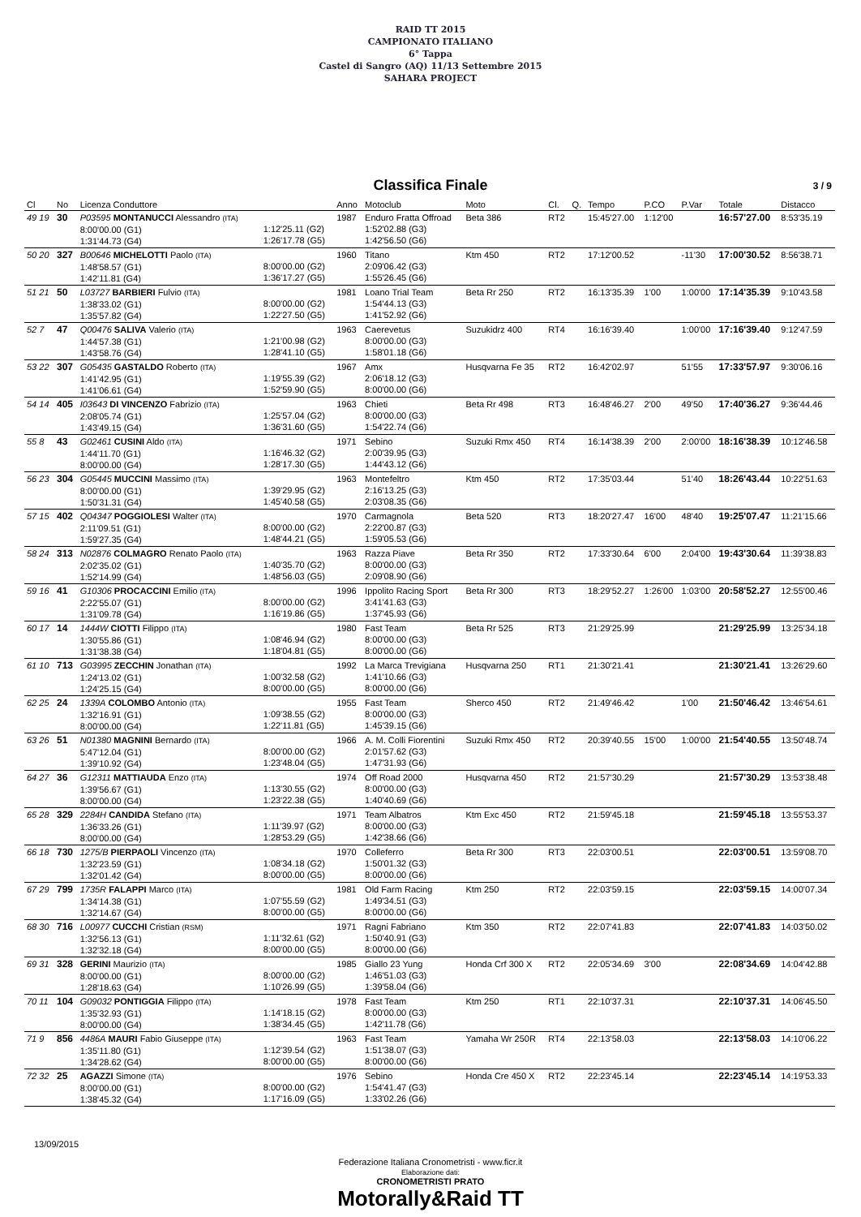RAID TT 2015
CAMPIONATO ITALIANO
6° Tappa
Castel di Sangro (AQ) 11/13 Settembre 2015
SAHARA PROJECT
Classifica Finale 3 / 9
| Cl | No | Licenza Conduttore | | Anno | Motoclub | Moto | Cl. | Q. | Tempo | P.CO | P.Var | Totale | Distacco |
| --- | --- | --- | --- | --- | --- | --- | --- | --- | --- | --- | --- | --- | --- |
| 49 19 | 30 | P03595 MONTANUCCI Alessandro (ITA) 8:00'00.00 (G1) 1:31'44.73 (G4) | 1:12'25.11 (G2) 1:26'17.78 (G5) | 1987 | Enduro Fratta Offroad 1:52'02.88 (G3) 1:42'56.50 (G6) | Beta 386 | RT2 | | 15:45'27.00 | 1:12'00 | | 16:57'27.00 | 8:53'35.19 |
| 50 20 | 327 | B00646 MICHELOTTI Paolo (ITA) 1:48'58.57 (G1) 1:42'11.81 (G4) | 8:00'00.00 (G2) 1:36'17.27 (G5) | 1960 | Titano 2:09'06.42 (G3) 1:55'26.45 (G6) | Ktm 450 | RT2 | | 17:12'00.52 | | -11'30 | 17:00'30.52 | 8:56'38.71 |
| 51 21 | 50 | L03727 BARBIERI Fulvio (ITA) 1:38'33.02 (G1) 1:35'57.82 (G4) | 8:00'00.00 (G2) 1:22'27.50 (G5) | 1981 | Loano Trial Team 1:54'44.13 (G3) 1:41'52.92 (G6) | Beta Rr 250 | RT2 | | 16:13'35.39 | 1'00 | 1:00'00 | 17:14'35.39 | 9:10'43.58 |
| 52 7 | 47 | Q00476 SALIVA Valerio (ITA) 1:44'57.38 (G1) 1:43'58.76 (G4) | 1:21'00.98 (G2) 1:28'41.10 (G5) | 1963 | Caerevetus 8:00'00.00 (G3) 1:58'01.18 (G6) | Suzukidrz 400 | RT4 | | 16:16'39.40 | | 1:00'00 | 17:16'39.40 | 9:12'47.59 |
| 53 22 | 307 | G05435 GASTALDO Roberto (ITA) 1:41'42.95 (G1) 1:41'06.61 (G4) | 1:19'55.39 (G2) 1:52'59.90 (G5) | 1967 | Amx 2:06'18.12 (G3) 8:00'00.00 (G6) | Husqvarna Fe 35 | RT2 | | 16:42'02.97 | | 51'55 | 17:33'57.97 | 9:30'06.16 |
| 54 14 | 405 | I03643 DI VINCENZO Fabrizio (ITA) 2:08'05.74 (G1) 1:43'49.15 (G4) | 1:25'57.04 (G2) 1:36'31.60 (G5) | 1963 | Chieti 8:00'00.00 (G3) 1:54'22.74 (G6) | Beta Rr 498 | RT3 | | 16:48'46.27 | 2'00 | 49'50 | 17:40'36.27 | 9:36'44.46 |
| 55 8 | 43 | G02461 CUSINI Aldo (ITA) 1:44'11.70 (G1) 8:00'00.00 (G4) | 1:16'46.32 (G2) 1:28'17.30 (G5) | 1971 | Sebino 2:00'39.95 (G3) 1:44'43.12 (G6) | Suzuki Rmx 450 | RT4 | | 16:14'38.39 | 2'00 | 2:00'00 | 18:16'38.39 | 10:12'46.58 |
| 56 23 | 304 | G05445 MUCCINI Massimo (ITA) 8:00'00.00 (G1) 1:50'31.31 (G4) | 1:39'29.95 (G2) 1:45'40.58 (G5) | 1963 | Montefeltro 2:16'13.25 (G3) 2:03'08.35 (G6) | Ktm 450 | RT2 | | 17:35'03.44 | | 51'40 | 18:26'43.44 | 10:22'51.63 |
| 57 15 | 402 | Q04347 POGGIOLESI Walter (ITA) 2:11'09.51 (G1) 1:59'27.35 (G4) | 8:00'00.00 (G2) 1:48'44.21 (G5) | 1970 | Carmagnola 2:22'00.87 (G3) 1:59'05.53 (G6) | Beta 520 | RT3 | | 18:20'27.47 | 16'00 | 48'40 | 19:25'07.47 | 11:21'15.66 |
| 58 24 | 313 | N02876 COLMAGRO Renato Paolo (ITA) 2:02'35.02 (G1) 1:52'14.99 (G4) | 1:40'35.70 (G2) 1:48'56.03 (G5) | 1963 | Razza Piave 8:00'00.00 (G3) 2:09'08.90 (G6) | Beta Rr 350 | RT2 | | 17:33'30.64 | 6'00 | 2:04'00 | 19:43'30.64 | 11:39'38.83 |
| 59 16 | 41 | G10306 PROCACCINI Emilio (ITA) 2:22'55.07 (G1) 1:31'09.78 (G4) | 8:00'00.00 (G2) 1:16'19.86 (G5) | 1996 | Ippolito Racing Sport 3:41'41.63 (G3) 1:37'45.93 (G6) | Beta Rr 300 | RT3 | | 18:29'52.27 | 1:26'00 | 1:03'00 | 20:58'52.27 | 12:55'00.46 |
| 60 17 | 14 | 1444W CIOTTI Filippo (ITA) 1:30'55.86 (G1) 1:31'38.38 (G4) | 1:08'46.94 (G2) 1:18'04.81 (G5) | 1980 | Fast Team 8:00'00.00 (G3) 8:00'00.00 (G6) | Beta Rr 525 | RT3 | | 21:29'25.99 | | | 21:29'25.99 | 13:25'34.18 |
| 61 10 | 713 | G03995 ZECCHIN Jonathan (ITA) 1:24'13.02 (G1) 1:24'25.15 (G4) | 1:00'32.58 (G2) 8:00'00.00 (G5) | 1992 | La Marca Trevigiana 1:41'10.66 (G3) 8:00'00.00 (G6) | Husqvarna 250 | RT1 | | 21:30'21.41 | | | 21:30'21.41 | 13:26'29.60 |
| 62 25 | 24 | 1339A COLOMBO Antonio (ITA) 1:32'16.91 (G1) 8:00'00.00 (G4) | 1:09'38.55 (G2) 1:22'11.81 (G5) | 1955 | Fast Team 8:00'00.00 (G3) 1:45'39.15 (G6) | Sherco 450 | RT2 | | 21:49'46.42 | | 1'00 | 21:50'46.42 | 13:46'54.61 |
| 63 26 | 51 | N01380 MAGNINI Bernardo (ITA) 5:47'12.04 (G1) 1:39'10.92 (G4) | 8:00'00.00 (G2) 1:23'48.04 (G5) | 1966 | A. M. Colli Fiorentini 2:01'57.62 (G3) 1:47'31.93 (G6) | Suzuki Rmx 450 | RT2 | | 20:39'40.55 | 15'00 | 1:00'00 | 21:54'40.55 | 13:50'48.74 |
| 64 27 | 36 | G12311 MATTIAUDA Enzo (ITA) 1:39'56.67 (G1) 8:00'00.00 (G4) | 1:13'30.55 (G2) 1:23'22.38 (G5) | 1974 | Off Road 2000 8:00'00.00 (G3) 1:40'40.69 (G6) | Husqvarna 450 | RT2 | | 21:57'30.29 | | | 21:57'30.29 | 13:53'38.48 |
| 65 28 | 329 | 2284H CANDIDA Stefano (ITA) 1:36'33.26 (G1) 8:00'00.00 (G4) | 1:11'39.97 (G2) 1:28'53.29 (G5) | 1971 | Team Albatros 8:00'00.00 (G3) 1:42'38.66 (G6) | Ktm Exc 450 | RT2 | | 21:59'45.18 | | | 21:59'45.18 | 13:55'53.37 |
| 66 18 | 730 | 1275/B PIERPAOLI Vincenzo (ITA) 1:32'23.59 (G1) 1:32'01.42 (G4) | 1:08'34.18 (G2) 8:00'00.00 (G5) | 1970 | Colleferro 1:50'01.32 (G3) 8:00'00.00 (G6) | Beta Rr 300 | RT3 | | 22:03'00.51 | | | 22:03'00.51 | 13:59'08.70 |
| 67 29 | 799 | 1735R FALAPPI Marco (ITA) 1:34'14.38 (G1) 1:32'14.67 (G4) | 1:07'55.59 (G2) 8:00'00.00 (G5) | 1981 | Old Farm Racing 1:49'34.51 (G3) 8:00'00.00 (G6) | Ktm 250 | RT2 | | 22:03'59.15 | | | 22:03'59.15 | 14:00'07.34 |
| 68 30 | 716 | L00977 CUCCHI Cristian (RSM) 1:32'56.13 (G1) 1:32'32.18 (G4) | 1:11'32.61 (G2) 8:00'00.00 (G5) | 1971 | Ragni Fabriano 1:50'40.91 (G3) 8:00'00.00 (G6) | Ktm 350 | RT2 | | 22:07'41.83 | | | 22:07'41.83 | 14:03'50.02 |
| 69 31 | 328 | GERINI Maurizio (ITA) 8:00'00.00 (G1) 1:28'18.63 (G4) | 8:00'00.00 (G2) 1:10'26.99 (G5) | 1985 | Giallo 23 Yung 1:46'51.03 (G3) 1:39'58.04 (G6) | Honda Crf 300 X | RT2 | | 22:05'34.69 | 3'00 | | 22:08'34.69 | 14:04'42.88 |
| 70 11 | 104 | G09032 PONTIGGIA Filippo (ITA) 1:35'32.93 (G1) 8:00'00.00 (G4) | 1:14'18.15 (G2) 1:38'34.45 (G5) | 1978 | Fast Team 8:00'00.00 (G3) 1:42'11.78 (G6) | Ktm 250 | RT1 | | 22:10'37.31 | | | 22:10'37.31 | 14:06'45.50 |
| 71 9 | 856 | 4486A MAURI Fabio Giuseppe (ITA) 1:35'11.80 (G1) 1:34'28.62 (G4) | 1:12'39.54 (G2) 8:00'00.00 (G5) | 1963 | Fast Team 1:51'38.07 (G3) 8:00'00.00 (G6) | Yamaha Wr 250R | RT4 | | 22:13'58.03 | | | 22:13'58.03 | 14:10'06.22 |
| 72 32 | 25 | AGAZZI Simone (ITA) 8:00'00.00 (G1) 1:38'45.32 (G4) | 8:00'00.00 (G2) 1:17'16.09 (G5) | 1976 | Sebino 1:54'41.47 (G3) 1:33'02.26 (G6) | Honda Cre 450 X | RT2 | | 22:23'45.14 | | | 22:23'45.14 | 14:19'53.33 |
13/09/2015
Federazione Italiana Cronometristi - www.ficr.it
Elaborazione dati:
CRONOMETRISTI PRATO
Motorally&Raid TT